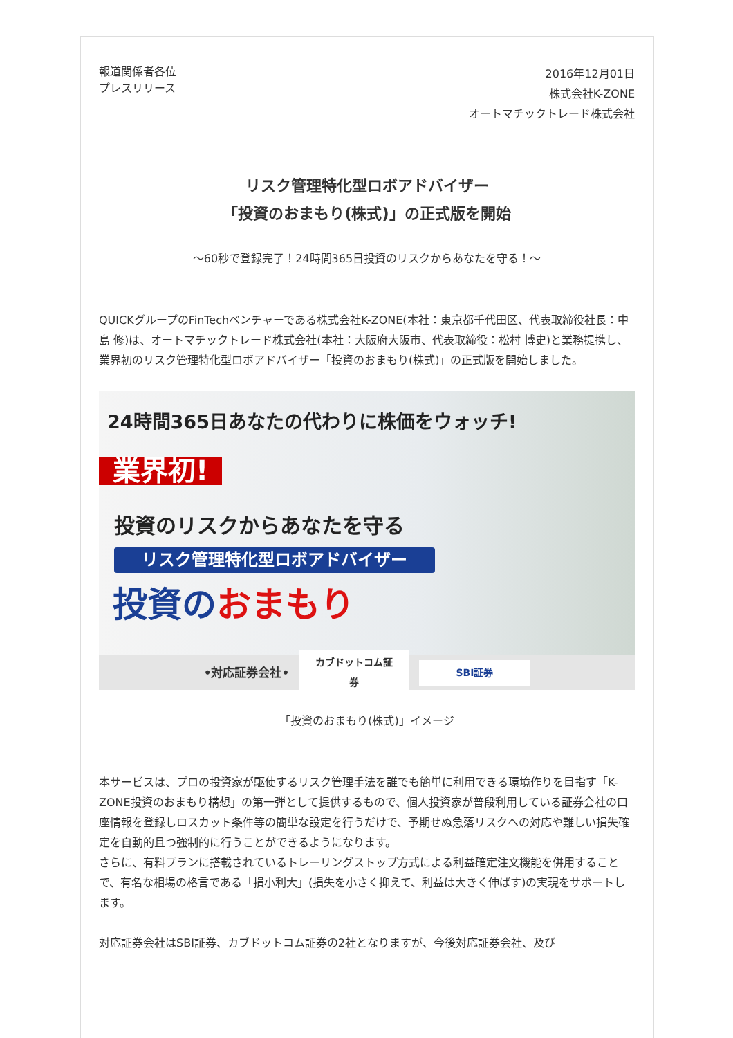報道関係者各位
プレスリリース
2016年12月01日
株式会社K-ZONE
オートマチックトレード株式会社
リスク管理特化型ロボアドバイザー
「投資のおまもり(株式)」の正式版を開始
～60秒で登録完了！24時間365日投資のリスクからあなたを守る！～
QUICKグループのFinTechベンチャーである株式会社K-ZONE(本社：東京都千代田区、代表取締役社長：中島 修)は、オートマチックトレード株式会社(本社：大阪府大阪市、代表取締役：松村 博史)と業務提携し、業界初のリスク管理特化型ロボアドバイザー「投資のおまもり(株式)」の正式版を開始しました。
24時間365日あなたの代わりに株価をウォッチ!
業界初!
投資のリスクからあなたを守る
リスク管理特化型ロボアドバイザー
投資のおまもり
•対応証券会社• カブドットコム証券 SBI証券
「投資のおまもり(株式)」イメージ
本サービスは、プロの投資家が駆使するリスク管理手法を誰でも簡単に利用できる環境作りを目指す「K-ZONE投資のおまもり構想」の第一弾として提供するもので、個人投資家が普段利用している証券会社の口座情報を登録しロスカット条件等の簡単な設定を行うだけで、予期せぬ急落リスクへの対応や難しい損失確定を自動的且つ強制的に行うことができるようになります。
さらに、有料プランに搭載されているトレーリングストップ方式による利益確定注文機能を併用することで、有名な相場の格言である「損小利大」(損失を小さく抑えて、利益は大きく伸ばす)の実現をサポートします。
対応証券会社はSBI証券、カブドットコム証券の2社となりますが、今後対応証券会社、及び